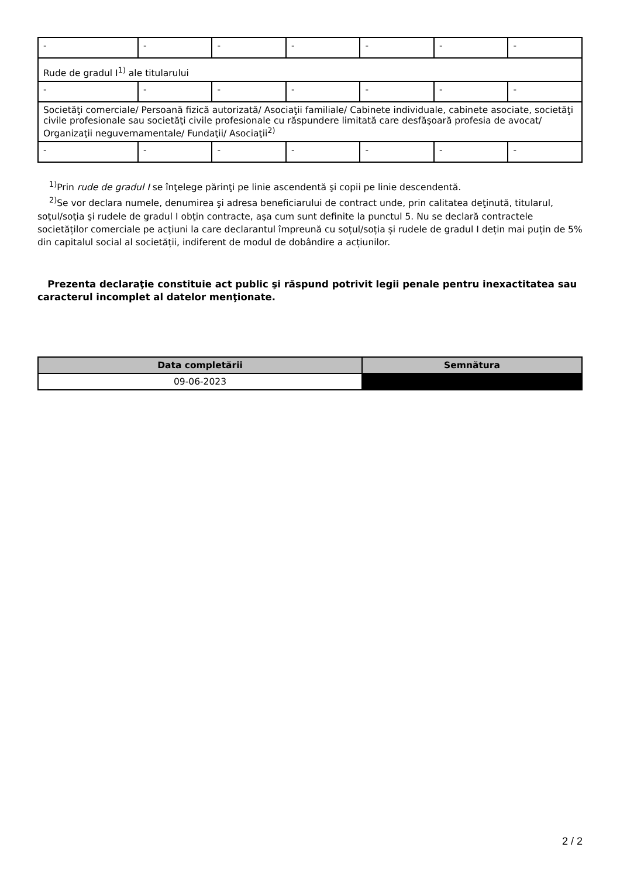| - | - | - | - | - | - | - |
| Rude de gradul I<sup>1)</sup> ale titularului | | | | | | |
| - | - | - | - | - | - | - |
| Societăţi comerciale/ Persoană fizică autorizată/ Asociaţii familiale/ Cabinete individuale, cabinete asociate, societăţi civile profesionale sau societăţi civile profesionale cu răspundere limitată care desfăşoară profesia de avocat/ Organizaţii neguvernamentale/ Fundaţii/ Asociaţii<sup>2)</sup> | | | | | | |
| - | - | - | - | - | - | - |
<sup>1)</sup> Prin rude de gradul I se înţelege părinţi pe linie ascendentă şi copii pe linie descendentă.
<sup>2)</sup> Se vor declara numele, denumirea şi adresa beneficiarului de contract unde, prin calitatea deţinută, titularul, soţul/soţia şi rudele de gradul I obţin contracte, aşa cum sunt definite la punctul 5. Nu se declară contractele societăților comerciale pe acțiuni la care declarantul împreună cu soțul/soția și rudele de gradul I dețin mai puțin de 5% din capitalul social al societății, indiferent de modul de dobândire a acțiunilor.
Prezenta declaraţie constituie act public şi răspund potrivit legii penale pentru inexactitatea sau caracterul incomplet al datelor menţionate.
| Data completării | Semnătura |
| --- | --- |
| 09-06-2023 | |
2 / 2